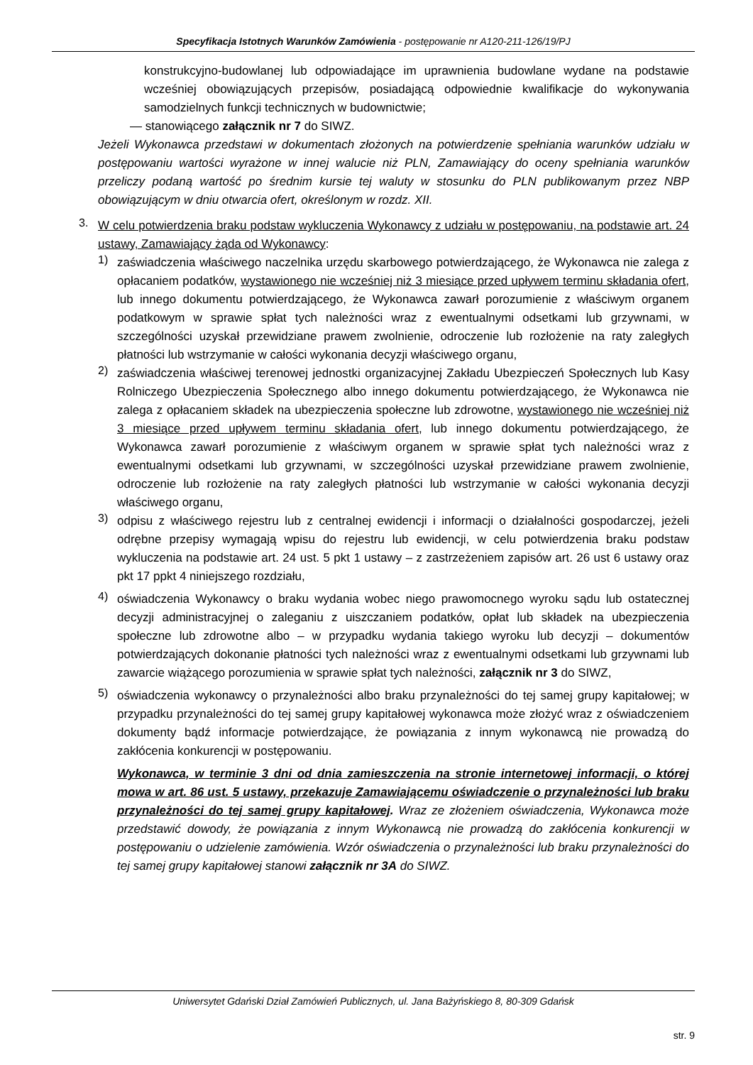Specyfikacja Istotnych Warunków Zamówienia - postępowanie nr A120-211-126/19/PJ
konstrukcyjno-budowlanej lub odpowiadające im uprawnienia budowlane wydane na podstawie wcześniej obowiązujących przepisów, posiadającą odpowiednie kwalifikacje do wykonywania samodzielnych funkcji technicznych w budownictwie;
— stanowiącego załącznik nr 7 do SIWZ.
Jeżeli Wykonawca przedstawi w dokumentach złożonych na potwierdzenie spełniania warunków udziału w postępowaniu wartości wyrażone w innej walucie niż PLN, Zamawiający do oceny spełniania warunków przeliczy podaną wartość po średnim kursie tej waluty w stosunku do PLN publikowanym przez NBP obowiązującym w dniu otwarcia ofert, określonym w rozdz. XII.
3.
W celu potwierdzenia braku podstaw wykluczenia Wykonawcy z udziału w postępowaniu, na podstawie art. 24 ustawy, Zamawiający żąda od Wykonawcy:
1)
zaświadczenia właściwego naczelnika urzędu skarbowego potwierdzającego, że Wykonawca nie zalega z opłacaniem podatków, wystawionego nie wcześniej niż 3 miesiące przed upływem terminu składania ofert, lub innego dokumentu potwierdzającego, że Wykonawca zawarł porozumienie z właściwym organem podatkowym w sprawie spłat tych należności wraz z ewentualnymi odsetkami lub grzywnami, w szczególności uzyskał przewidziane prawem zwolnienie, odroczenie lub rozłożenie na raty zaległych płatności lub wstrzymanie w całości wykonania decyzji właściwego organu,
2)
zaświadczenia właściwej terenowej jednostki organizacyjnej Zakładu Ubezpieczeń Społecznych lub Kasy Rolniczego Ubezpieczenia Społecznego albo innego dokumentu potwierdzającego, że Wykonawca nie zalega z opłacaniem składek na ubezpieczenia społeczne lub zdrowotne, wystawionego nie wcześniej niż 3 miesiące przed upływem terminu składania ofert, lub innego dokumentu potwierdzającego, że Wykonawca zawarł porozumienie z właściwym organem w sprawie spłat tych należności wraz z ewentualnymi odsetkami lub grzywnami, w szczególności uzyskał przewidziane prawem zwolnienie, odroczenie lub rozłożenie na raty zaległych płatności lub wstrzymanie w całości wykonania decyzji właściwego organu,
3)
odpisu z właściwego rejestru lub z centralnej ewidencji i informacji o działalności gospodarczej, jeżeli odrębne przepisy wymagają wpisu do rejestru lub ewidencji, w celu potwierdzenia braku podstaw wykluczenia na podstawie art. 24 ust. 5 pkt 1 ustawy – z zastrzeżeniem zapisów art. 26 ust 6 ustawy oraz pkt 17 ppkt 4 niniejszego rozdziału,
4)
oświadczenia Wykonawcy o braku wydania wobec niego prawomocnego wyroku sądu lub ostatecznej decyzji administracyjnej o zaleganiu z uiszczaniem podatków, opłat lub składek na ubezpieczenia społeczne lub zdrowotne albo – w przypadku wydania takiego wyroku lub decyzji – dokumentów potwierdzających dokonanie płatności tych należności wraz z ewentualnymi odsetkami lub grzywnami lub zawarcie wiążącego porozumienia w sprawie spłat tych należności, załącznik nr 3 do SIWZ,
5)
oświadczenia wykonawcy o przynależności albo braku przynależności do tej samej grupy kapitałowej; w przypadku przynależności do tej samej grupy kapitałowej wykonawca może złożyć wraz z oświadczeniem dokumenty bądź informacje potwierdzające, że powiązania z innym wykonawcą nie prowadzą do zakłócenia konkurencji w postępowaniu.
Wykonawca, w terminie 3 dni od dnia zamieszczenia na stronie internetowej informacji, o której mowa w art. 86 ust. 5 ustawy, przekazuje Zamawiającemu oświadczenie o przynależności lub braku przynależności do tej samej grupy kapitałowej. Wraz ze złożeniem oświadczenia, Wykonawca może przedstawić dowody, że powiązania z innym Wykonawcą nie prowadzą do zakłócenia konkurencji w postępowaniu o udzielenie zamówienia. Wzór oświadczenia o przynależności lub braku przynależności do tej samej grupy kapitałowej stanowi załącznik nr 3A do SIWZ.
Uniwersytet Gdański Dział Zamówień Publicznych, ul. Jana Bażyńskiego 8, 80-309 Gdańsk
str. 9